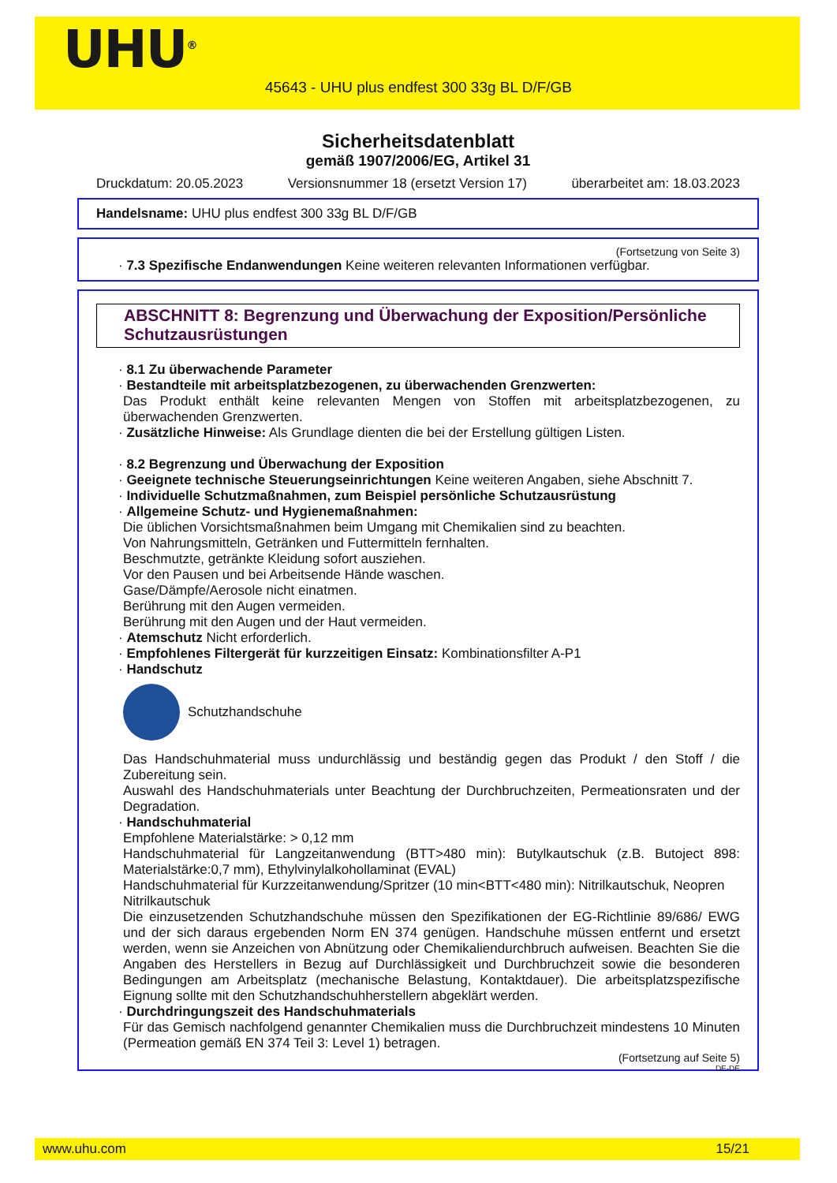UHU<sup>®</sup>
45643 - UHU plus endfest 300 33g BL D/F/GB
Sicherheitsdatenblatt
gemäß 1907/2006/EG, Artikel 31
Druckdatum: 20.05.2023 Versionsnummer 18 (ersetzt Version 17) überarbeitet am: 18.03.2023
Handelsname: UHU plus endfest 300 33g BL D/F/GB
(Fortsetzung von Seite 3)
· 7.3 Spezifische Endanwendungen Keine weiteren relevanten Informationen verfügbar.
ABSCHNITT 8: Begrenzung und Überwachung der Exposition/Persönliche Schutzausrüstungen
· 8.1 Zu überwachende Parameter
· Bestandteile mit arbeitsplatzbezogenen, zu überwachenden Grenzwerten:
Das Produkt enthält keine relevanten Mengen von Stoffen mit arbeitsplatzbezogenen, zu überwachenden Grenzwerten.
· Zusätzliche Hinweise: Als Grundlage dienten die bei der Erstellung gültigen Listen.
· 8.2 Begrenzung und Überwachung der Exposition
· Geeignete technische Steuerungseinrichtungen Keine weiteren Angaben, siehe Abschnitt 7.
· Individuelle Schutzmaßnahmen, zum Beispiel persönliche Schutzausrüstung
· Allgemeine Schutz- und Hygienemaßnahmen:
Die üblichen Vorsichtsmaßnahmen beim Umgang mit Chemikalien sind zu beachten.
Von Nahrungsmitteln, Getränken und Futtermitteln fernhalten.
Beschmutzte, getränkte Kleidung sofort ausziehen.
Vor den Pausen und bei Arbeitsende Hände waschen.
Gase/Dämpfe/Aerosole nicht einatmen.
Berührung mit den Augen vermeiden.
Berührung mit den Augen und der Haut vermeiden.
· Atemschutz Nicht erforderlich.
· Empfohlenes Filtergerät für kurzzeitigen Einsatz: Kombinationsfilter A-P1
· Handschutz
Schutzhandschuhe
Das Handschuhmaterial muss undurchlässig und beständig gegen das Produkt / den Stoff / die Zubereitung sein.
Auswahl des Handschuhmaterials unter Beachtung der Durchbruchzeiten, Permeationsraten und der Degradation.
· Handschuhmaterial
Empfohlene Materialstärke: > 0,12 mm
Handschuhmaterial für Langzeitanwendung (BTT>480 min): Butylkautschuk (z.B. Butoject 898: Materialstärke:0,7 mm), Ethylvinylalkohollaminat (EVAL)
Handschuhmaterial für Kurzzeitanwendung/Spritzer (10 min<BTT<480 min): Nitrilkautschuk, Neopren
Nitrilkautschuk
Die einzusetzenden Schutzhandschuhe müssen den Spezifikationen der EG-Richtlinie 89/686/ EWG und der sich daraus ergebenden Norm EN 374 genügen. Handschuhe müssen entfernt und ersetzt werden, wenn sie Anzeichen von Abnützung oder Chemikaliendurchbruch aufweisen. Beachten Sie die Angaben des Herstellers in Bezug auf Durchlässigkeit und Durchbruchzeit sowie die besonderen Bedingungen am Arbeitsplatz (mechanische Belastung, Kontaktdauer). Die arbeitsplatzspezifische Eignung sollte mit den Schutzhandschuhherstellern abgeklärt werden.
· Durchdringungszeit des Handschuhmaterials
Für das Gemisch nachfolgend genannter Chemikalien muss die Durchbruchzeit mindestens 10 Minuten (Permeation gemäß EN 374 Teil 3: Level 1) betragen.
(Fortsetzung auf Seite 5)
DE-DE
www.uhu.com 15/21